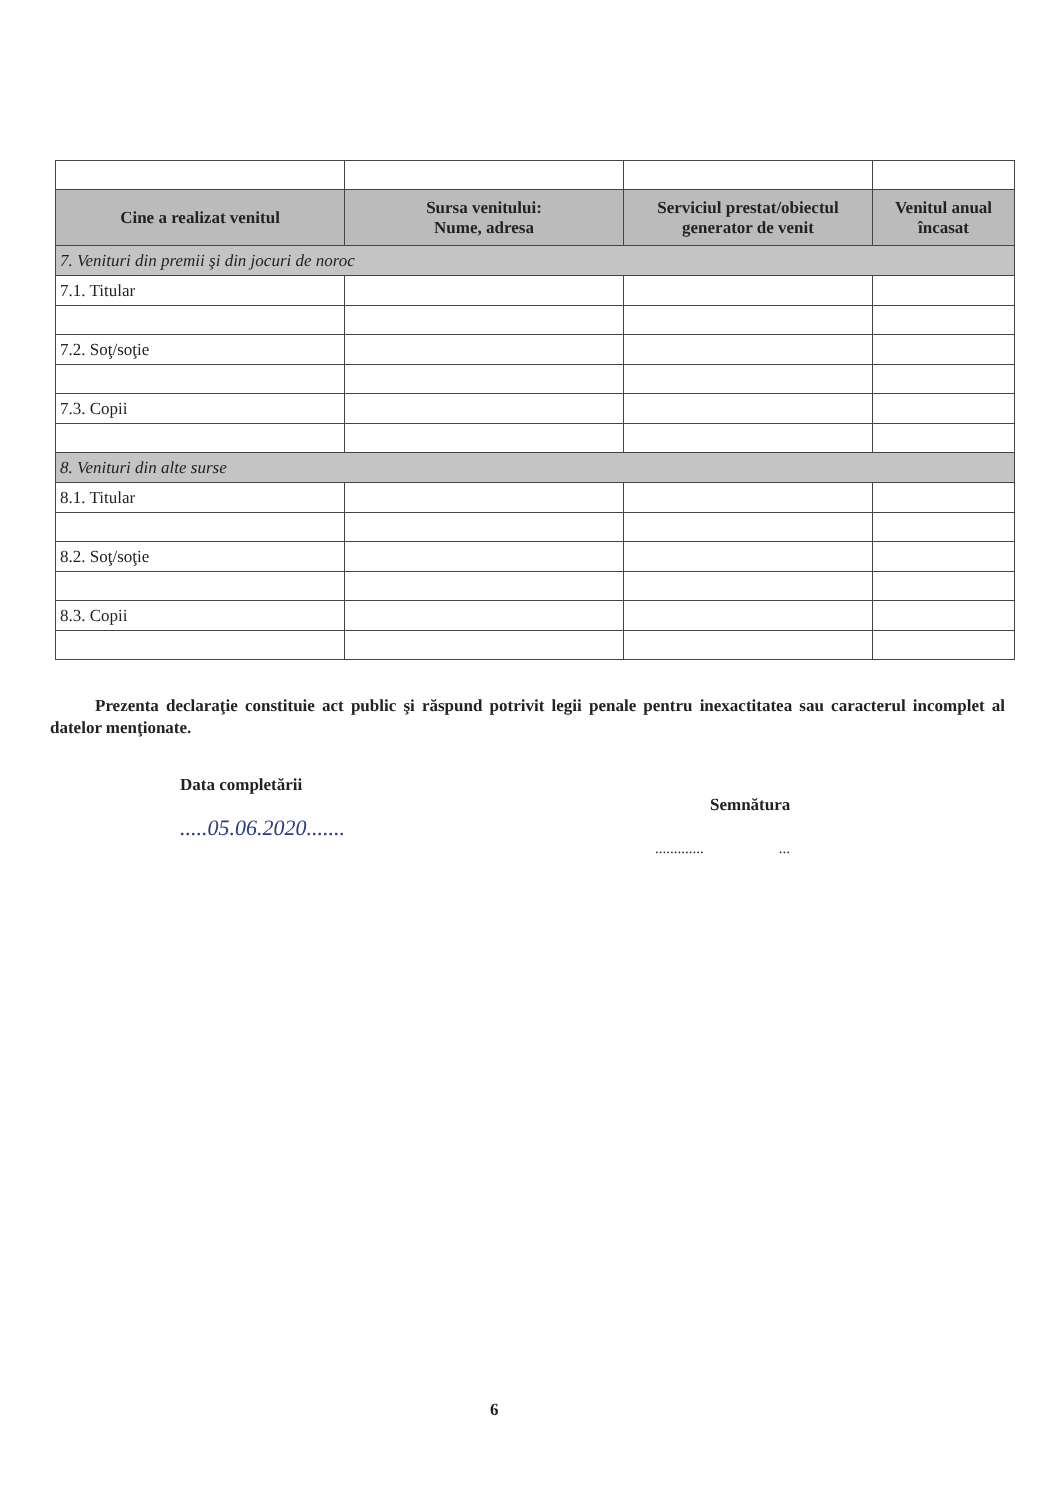| Cine a realizat venitul | Sursa venitului: Nume, adresa | Serviciul prestat/obiectul generator de venit | Venitul anual încasat |
| --- | --- | --- | --- |
| 7. Venituri din premii şi din jocuri de noroc | | | |
| 7.1. Titular | | | |
| 7.2. Soţ/soţie | | | |
| 7.3. Copii | | | |
| 8. Venituri din alte surse | | | |
| 8.1. Titular | | | |
| 8.2. Soţ/soţie | | | |
| 8.3. Copii | | | |
Prezenta declaraţie constituie act public şi răspund potrivit legii penale pentru inexactitatea sau caracterul incomplet al datelor menţionate.
Data completării
.....05.06.2020.......
Semnătura
............. ...
6